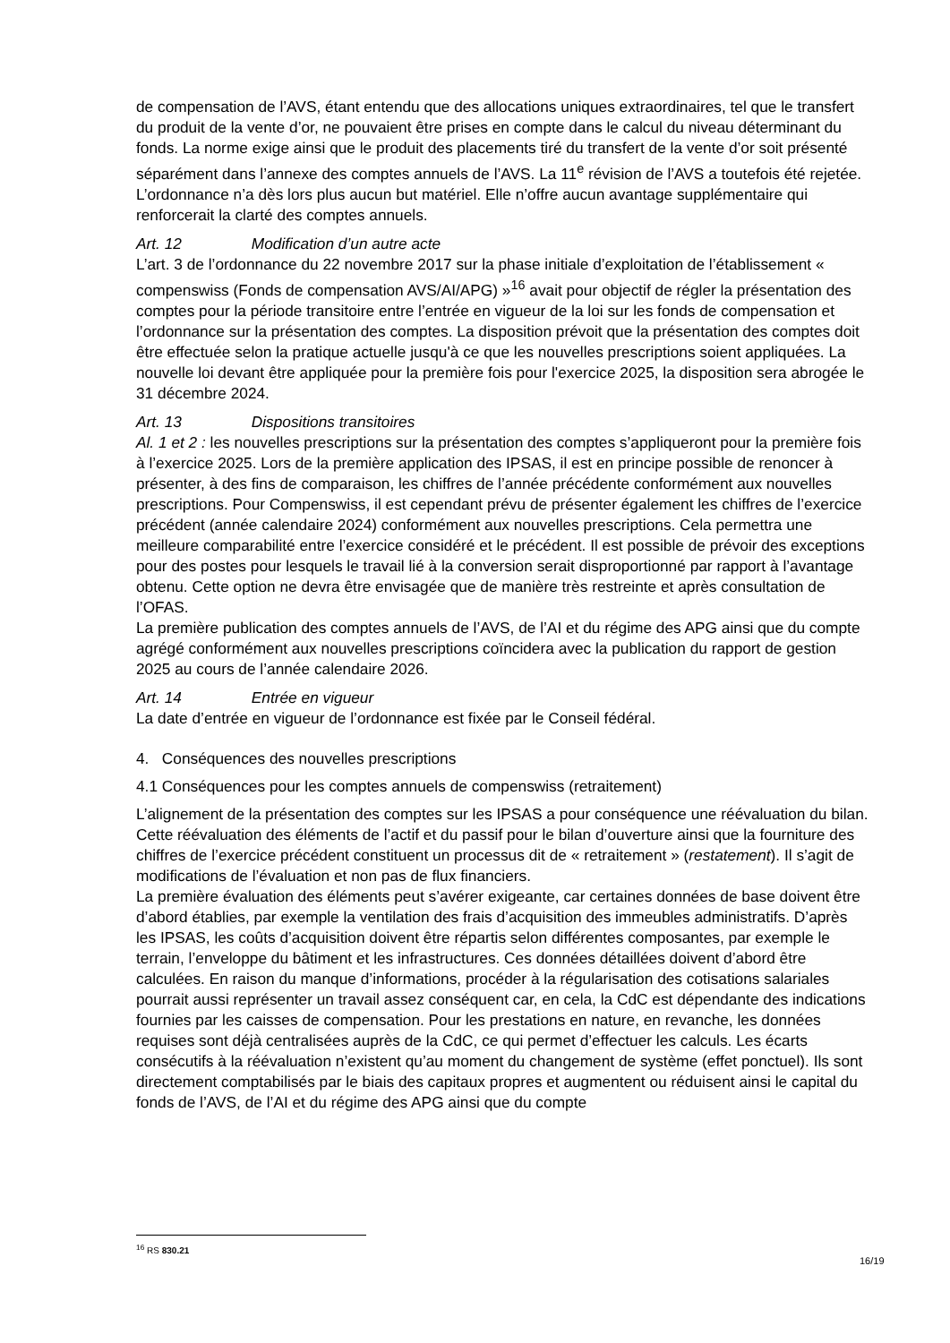de compensation de l’AVS, étant entendu que des allocations uniques extraordinaires, tel que le transfert du produit de la vente d’or, ne pouvaient être prises en compte dans le calcul du niveau déterminant du fonds. La norme exige ainsi que le produit des placements tiré du transfert de la vente d’or soit présenté séparément dans l’annexe des comptes annuels de l’AVS. La 11<sup>e</sup> révision de l’AVS a toutefois été rejetée.
L’ordonnance n’a dès lors plus aucun but matériel. Elle n’offre aucun avantage supplémentaire qui renforcerait la clarté des comptes annuels.
Art. 12 Modification d’un autre acte
L’art. 3 de l’ordonnance du 22 novembre 2017 sur la phase initiale d’exploitation de l’établissement « compenswiss (Fonds de compensation AVS/AI/APG) »<sup>16</sup> avait pour objectif de régler la présentation des comptes pour la période transitoire entre l’entrée en vigueur de la loi sur les fonds de compensation et l’ordonnance sur la présentation des comptes. La disposition prévoit que la présentation des comptes doit être effectuée selon la pratique actuelle jusqu'à ce que les nouvelles prescriptions soient appliquées. La nouvelle loi devant être appliquée pour la première fois pour l'exercice 2025, la disposition sera abrogée le 31 décembre 2024.
Art. 13 Dispositions transitoires
Al. 1 et 2 : les nouvelles prescriptions sur la présentation des comptes s’appliqueront pour la première fois à l’exercice 2025. Lors de la première application des IPSAS, il est en principe possible de renoncer à présenter, à des fins de comparaison, les chiffres de l’année précédente conformément aux nouvelles prescriptions. Pour Compenswiss, il est cependant prévu de présenter également les chiffres de l’exercice précédent (année calendaire 2024) conformément aux nouvelles prescriptions. Cela permettra une meilleure comparabilité entre l’exercice considéré et le précédent. Il est possible de prévoir des exceptions pour des postes pour lesquels le travail lié à la conversion serait disproportionné par rapport à l’avantage obtenu. Cette option ne devra être envisagée que de manière très restreinte et après consultation de l’OFAS.
La première publication des comptes annuels de l’AVS, de l’AI et du régime des APG ainsi que du compte agrégé conformément aux nouvelles prescriptions coïncidera avec la publication du rapport de gestion 2025 au cours de l’année calendaire 2026.
Art. 14 Entrée en vigueur
La date d’entrée en vigueur de l’ordonnance est fixée par le Conseil fédéral.
4. Conséquences des nouvelles prescriptions
4.1 Conséquences pour les comptes annuels de compenswiss (retraitement)
L’alignement de la présentation des comptes sur les IPSAS a pour conséquence une réévaluation du bilan. Cette réévaluation des éléments de l’actif et du passif pour le bilan d’ouverture ainsi que la fourniture des chiffres de l’exercice précédent constituent un processus dit de « retraitement » (restatement). Il s’agit de modifications de l’évaluation et non pas de flux financiers.
La première évaluation des éléments peut s’avérer exigeante, car certaines données de base doivent être d’abord établies, par exemple la ventilation des frais d’acquisition des immeubles administratifs. D’après les IPSAS, les coûts d’acquisition doivent être répartis selon différentes composantes, par exemple le terrain, l’enveloppe du bâtiment et les infrastructures. Ces données détaillées doivent d’abord être calculées. En raison du manque d’informations, procéder à la régularisation des cotisations salariales pourrait aussi représenter un travail assez conséquent car, en cela, la CdC est dépendante des indications fournies par les caisses de compensation. Pour les prestations en nature, en revanche, les données requises sont déjà centralisées auprès de la CdC, ce qui permet d’effectuer les calculs. Les écarts consécutifs à la réévaluation n’existent qu’au moment du changement de système (effet ponctuel). Ils sont directement comptabilisés par le biais des capitaux propres et augmentent ou réduisent ainsi le capital du fonds de l’AVS, de l’AI et du régime des APG ainsi que du compte
<sup>16</sup> RS 830.21
16/19